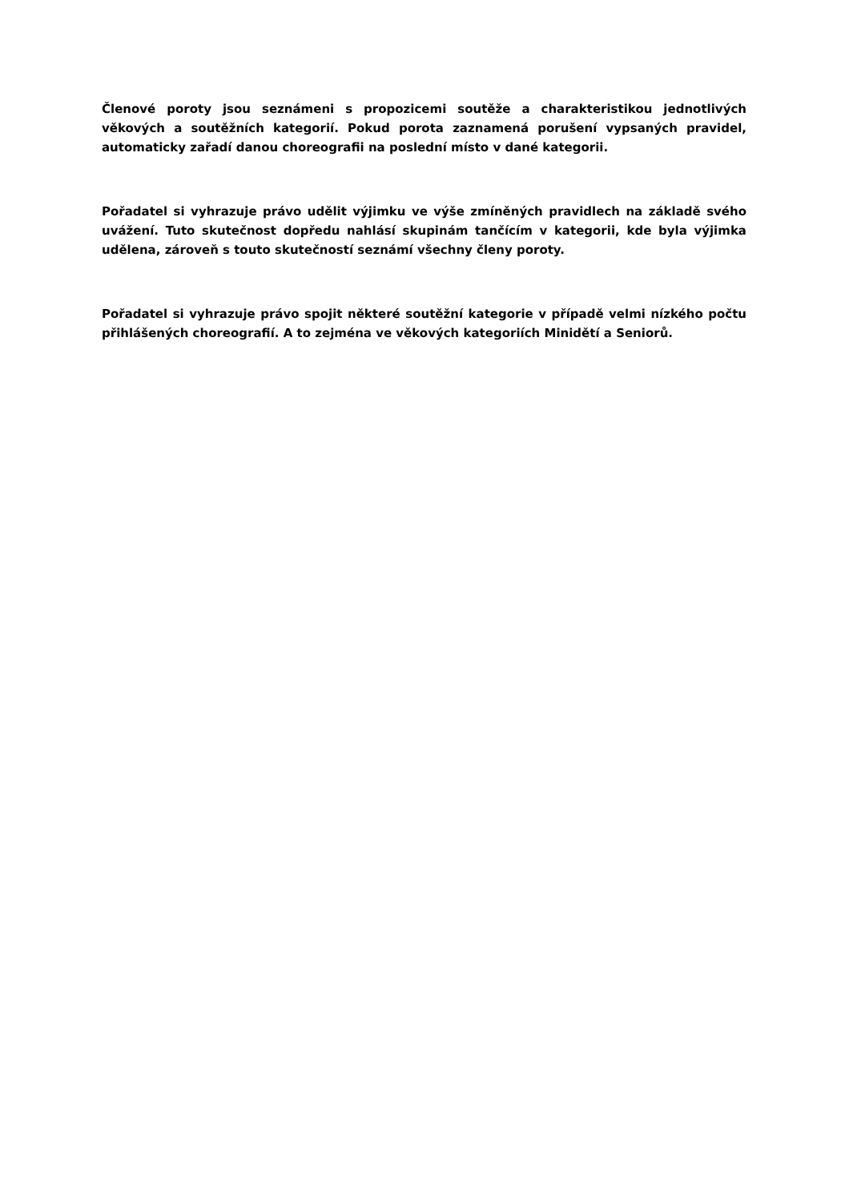Členové poroty jsou seznámeni s propozicemi soutěže a charakteristikou jednotlivých věkových a soutěžních kategorií. Pokud porota zaznamená porušení vypsaných pravidel, automaticky zařadí danou choreografii na poslední místo v dané kategorii.
Pořadatel si vyhrazuje právo udělit výjimku ve výše zmíněných pravidlech na základě svého uvážení. Tuto skutečnost dopředu nahlásí skupinám tančícím v kategorii, kde byla výjimka udělena, zároveň s touto skutečností seznámí všechny členy poroty.
Pořadatel si vyhrazuje právo spojit některé soutěžní kategorie v případě velmi nízkého počtu přihlášených choreografií. A to zejména ve věkových kategoriích Minidětí a Seniorů.